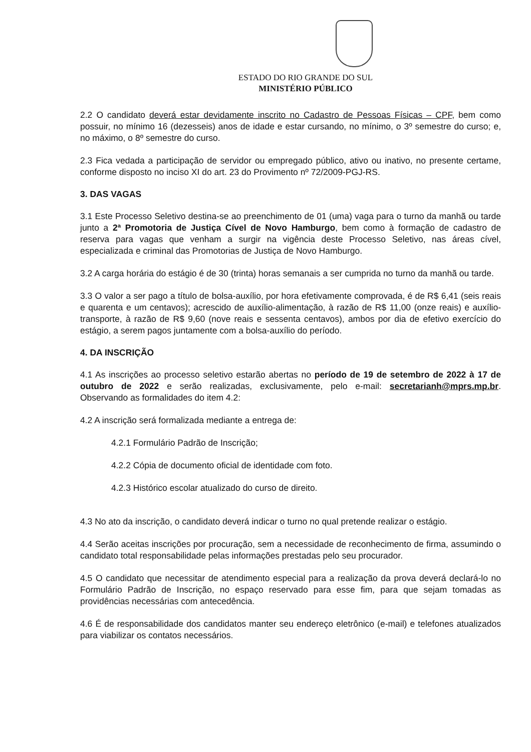ESTADO DO RIO GRANDE DO SUL
MINISTÉRIO PÚBLICO
2.2 O candidato deverá estar devidamente inscrito no Cadastro de Pessoas Físicas – CPF, bem como possuir, no mínimo 16 (dezesseis) anos de idade e estar cursando, no mínimo, o 3º semestre do curso; e, no máximo, o 8º semestre do curso.
2.3 Fica vedada a participação de servidor ou empregado público, ativo ou inativo, no presente certame, conforme disposto no inciso XI do art. 23 do Provimento nº 72/2009-PGJ-RS.
3. DAS VAGAS
3.1 Este Processo Seletivo destina-se ao preenchimento de 01 (uma) vaga para o turno da manhã ou tarde junto a 2ª Promotoria de Justiça Cível de Novo Hamburgo, bem como à formação de cadastro de reserva para vagas que venham a surgir na vigência deste Processo Seletivo, nas áreas cível, especializada e criminal das Promotorias de Justiça de Novo Hamburgo.
3.2 A carga horária do estágio é de 30 (trinta) horas semanais a ser cumprida no turno da manhã ou tarde.
3.3 O valor a ser pago a título de bolsa-auxílio, por hora efetivamente comprovada, é de R$ 6,41 (seis reais e quarenta e um centavos); acrescido de auxílio-alimentação, à razão de R$ 11,00 (onze reais) e auxílio-transporte, à razão de R$ 9,60 (nove reais e sessenta centavos), ambos por dia de efetivo exercício do estágio, a serem pagos juntamente com a bolsa-auxílio do período.
4. DA INSCRIÇÃO
4.1 As inscrições ao processo seletivo estarão abertas no período de 19 de setembro de 2022 à 17 de outubro de 2022 e serão realizadas, exclusivamente, pelo e-mail: secretarianh@mprs.mp.br. Observando as formalidades do item 4.2:
4.2 A inscrição será formalizada mediante a entrega de:
4.2.1 Formulário Padrão de Inscrição;
4.2.2 Cópia de documento oficial de identidade com foto.
4.2.3 Histórico escolar atualizado do curso de direito.
4.3 No ato da inscrição, o candidato deverá indicar o turno no qual pretende realizar o estágio.
4.4 Serão aceitas inscrições por procuração, sem a necessidade de reconhecimento de firma, assumindo o candidato total responsabilidade pelas informações prestadas pelo seu procurador.
4.5 O candidato que necessitar de atendimento especial para a realização da prova deverá declará-lo no Formulário Padrão de Inscrição, no espaço reservado para esse fim, para que sejam tomadas as providências necessárias com antecedência.
4.6 É de responsabilidade dos candidatos manter seu endereço eletrônico (e-mail) e telefones atualizados para viabilizar os contatos necessários.